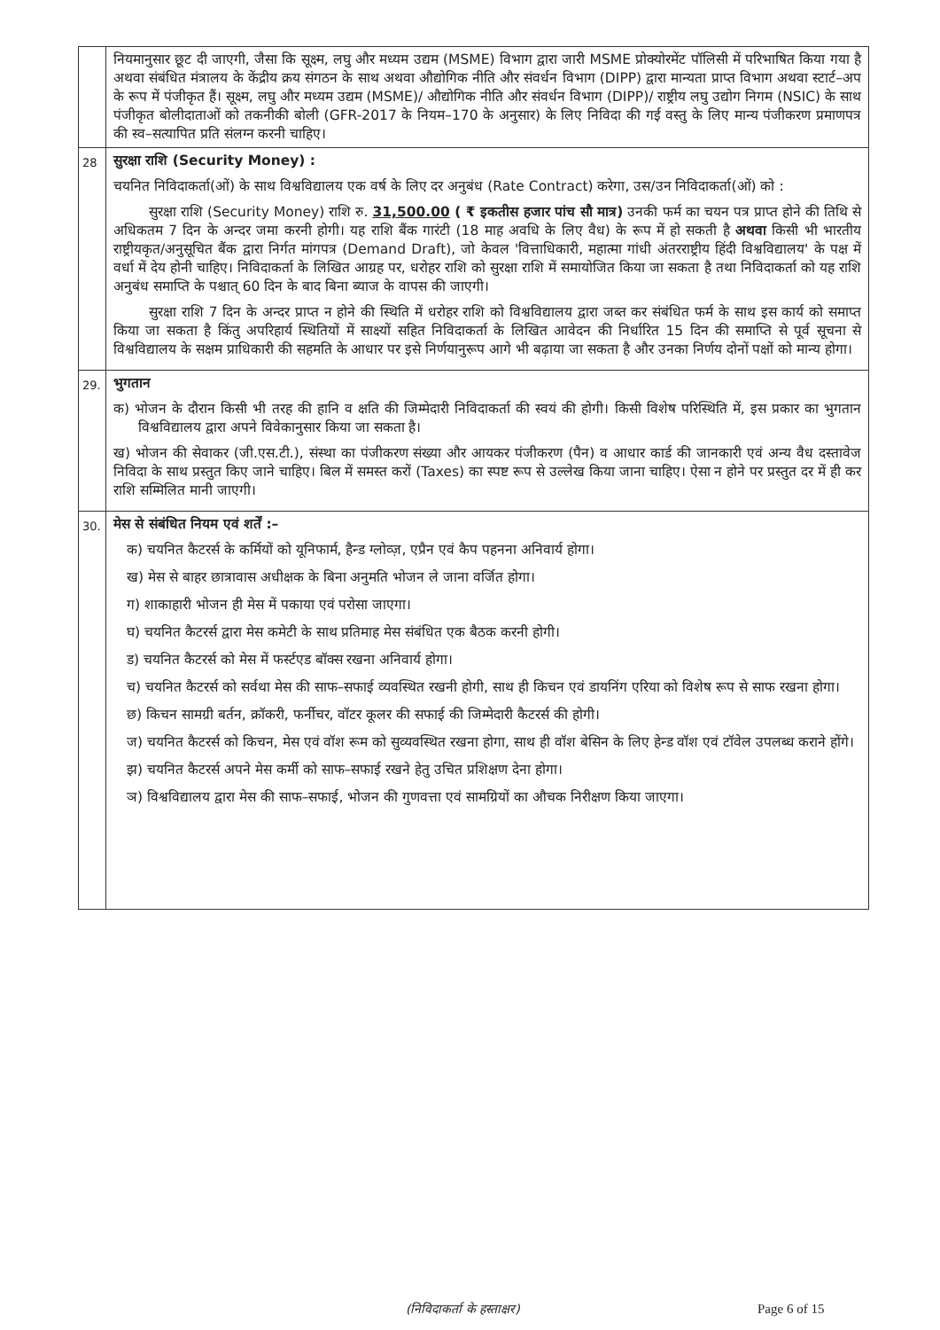| | नियमानुसार छूट दी जाएगी, जैसा कि सूक्ष्म, लघु और मध्यम उद्यम (MSME) विभाग द्वारा जारी MSME प्रोक्योरमेंट पॉलिसी में परिभाषित किया गया है अथवा संबंधित मंत्रालय के केंद्रीय क्रय संगठन के साथ अथवा औद्योगिक नीति और संवर्धन विभाग (DIPP) द्वारा मान्यता प्राप्त विभाग अथवा स्टार्ट–अप के रूप में पंजीकृत हैं। सूक्ष्म, लघु और मध्यम उद्यम (MSME)/ औद्योगिक नीति और संवर्धन विभाग (DIPP)/ राष्ट्रीय लघु उद्योग निगम (NSIC) के साथ पंजीकृत बोलीदाताओं को तकनीकी बोली (GFR-2017 के नियम–170 के अनुसार) के लिए निविदा की गई वस्तु के लिए मान्य पंजीकरण प्रमाणपत्र की स्व–सत्यापित प्रति संलग्न करनी चाहिए। |
| 28 | सुरक्षा राशि (Security Money) : चयनित निविदाकर्ता(ओं) के साथ विश्वविद्यालय एक वर्ष के लिए दर अनुबंध (Rate Contract) करेगा, उस/उन निविदाकर्ता(ओं) को : सुरक्षा राशि (Security Money) राशि रु. 31,500.00 ( ₹ इकतीस हजार पांच सौ मात्र) उनकी फर्म का चयन पत्र प्राप्त होने की तिथि से अधिकतम 7 दिन के अन्दर जमा करनी होगी। यह राशि बैंक गारंटी (18 माह अवधि के लिए वैध) के रूप में हो सकती है अथवा किसी भी भारतीय राष्ट्रीयकृत/अनुसूचित बैंक द्वारा निर्गत मांगपत्र (Demand Draft), जो केवल 'वित्ताधिकारी, महात्मा गांधी अंतरराष्ट्रीय हिंदी विश्वविद्यालय' के पक्ष में वर्धा में देय होनी चाहिए। निविदाकर्ता के लिखित आग्रह पर, धरोहर राशि को सुरक्षा राशि में समायोजित किया जा सकता है तथा निविदाकर्ता को यह राशि अनुबंध समाप्ति के पश्चात् 60 दिन के बाद बिना ब्याज के वापस की जाएगी। सुरक्षा राशि 7 दिन के अन्दर प्राप्त न होने की स्थिति में धरोहर राशि को विश्वविद्यालय द्वारा जब्त कर संबंधित फर्म के साथ इस कार्य को समाप्त किया जा सकता है किंतु अपरिहार्य स्थितियों में साक्ष्यों सहित निविदाकर्ता के लिखित आवेदन की निर्धारित 15 दिन की समाप्ति से पूर्व सूचना से विश्वविद्यालय के सक्षम प्राधिकारी की सहमति के आधार पर इसे निर्णयानुरूप आगे भी बढ़ाया जा सकता है और उनका निर्णय दोनों पक्षों को मान्य होगा। |
| 29. | भुगतान क) भोजन के दौरान किसी भी तरह की हानि व क्षति की जिम्मेदारी निविदाकर्ता की स्वयं की होगी। किसी विशेष परिस्थिति में, इस प्रकार का भुगतान विश्वविद्यालय द्वारा अपने विवेकानुसार किया जा सकता है। ख) भोजन की सेवाकर (जी.एस.टी.), संस्था का पंजीकरण संख्या और आयकर पंजीकरण (पैन) व आधार कार्ड की जानकारी एवं अन्य वैध दस्तावेज निविदा के साथ प्रस्तुत किए जाने चाहिए। बिल में समस्त करों (Taxes) का स्पष्ट रूप से उल्लेख किया जाना चाहिए। ऐसा न होने पर प्रस्तुत दर में ही कर राशि सम्मिलित मानी जाएगी। |
| 30. | मेस से संबंधित नियम एवं शर्तें :– क) चयनित कैटरर्स के कर्मियों को यूनिफार्म, हैन्ड ग्लोव्ज़, एप्रैन एवं कैप पहनना अनिवार्य होगा। ख) मेस से बाहर छात्रावास अधीक्षक के बिना अनुमति भोजन ले जाना वर्जित होगा। ग) शाकाहारी भोजन ही मेस में पकाया एवं परोसा जाएगा। घ) चयनित कैटरर्स द्वारा मेस कमेटी के साथ प्रतिमाह मेस संबंधित एक बैठक करनी होगी। ड) चयनित कैटरर्स को मेस में फर्स्टएड बॉक्स रखना अनिवार्य होगा। च) चयनित कैटरर्स को सर्वथा मेस की साफ–सफाई व्यवस्थित रखनी होगी, साथ ही किचन एवं डायनिंग एरिया को विशेष रूप से साफ रखना होगा। छ) किचन सामग्री बर्तन, क्रॉकरी, फर्नीचर, वॉटर कूलर की सफाई की जिम्मेदारी कैटरर्स की होगी। ज) चयनित कैटरर्स को किचन, मेस एवं वॉश रूम को सुव्यवस्थित रखना होगा, साथ ही वॉश बेसिन के लिए हेन्ड वॉश एवं टॉवेल उपलब्ध कराने होंगे। झ) चयनित कैटरर्स अपने मेस कर्मी को साफ–सफाई रखने हेतु उचित प्रशिक्षण देना होगा। ञ) विश्वविद्यालय द्वारा मेस की साफ–सफाई, भोजन की गुणवत्ता एवं सामग्रियों का औचक निरीक्षण किया जाएगा। |
(निविदाकर्ता के हस्ताक्षर) Page 6 of 15